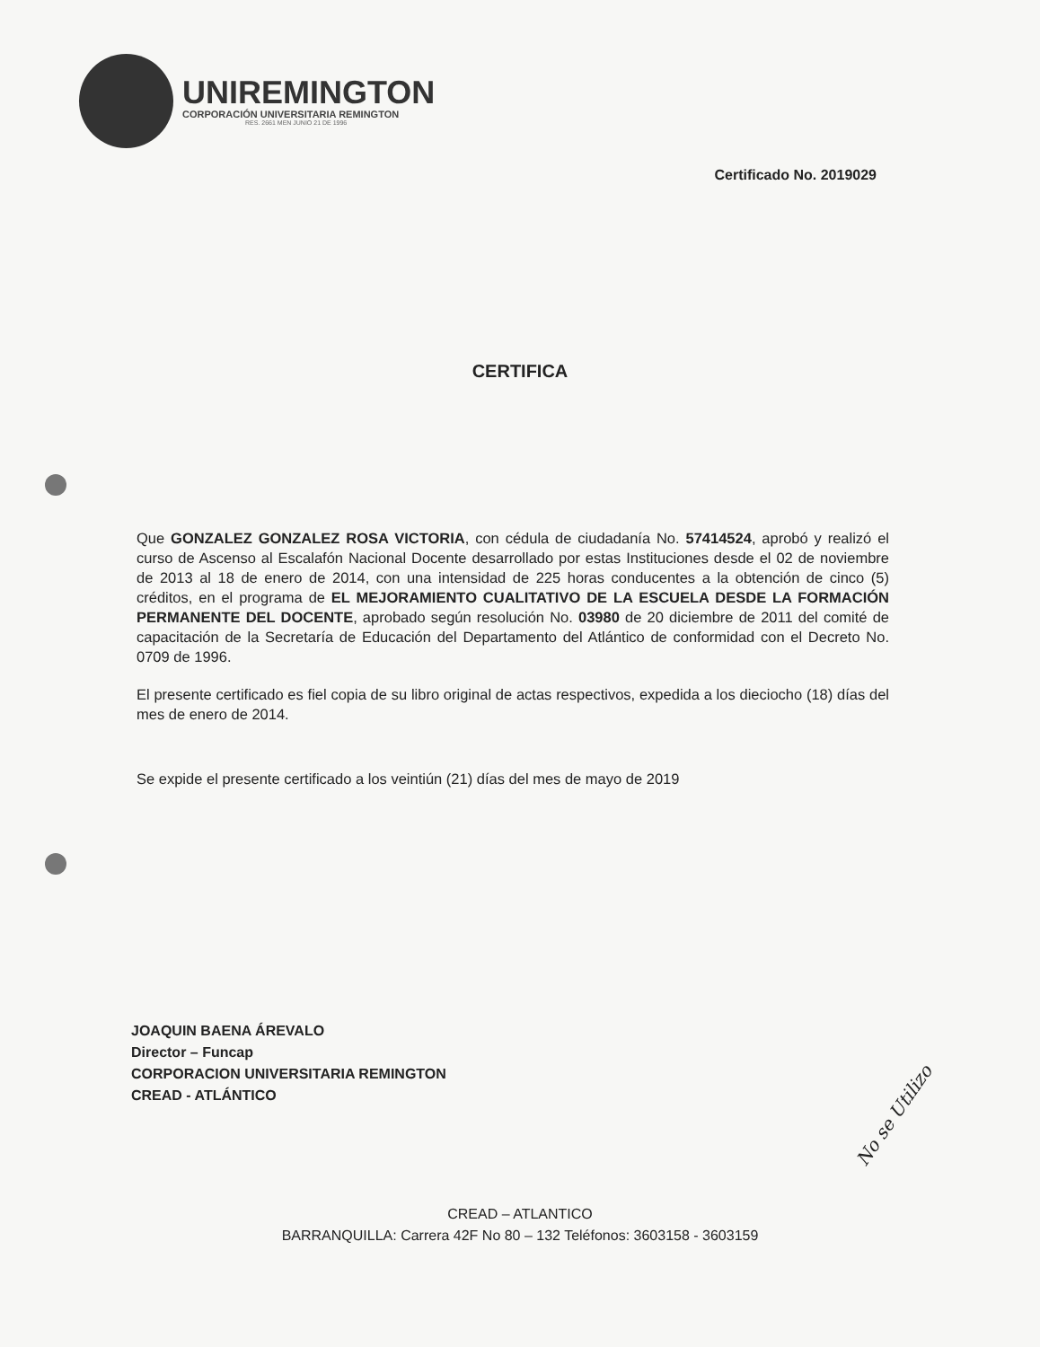UNIREMINGTON
CORPORACIÓN UNIVERSITARIA REMINGTON
RES. 2661 MEN JUNIO 21 DE 1996
Certificado No. 2019029
CERTIFICA
Que GONZALEZ GONZALEZ ROSA VICTORIA, con cédula de ciudadanía No. 57414524, aprobó y realizó el curso de Ascenso al Escalafón Nacional Docente desarrollado por estas Instituciones desde el 02 de noviembre de 2013 al 18 de enero de 2014, con una intensidad de 225 horas conducentes a la obtención de cinco (5) créditos, en el programa de EL MEJORAMIENTO CUALITATIVO DE LA ESCUELA DESDE LA FORMACIÓN PERMANENTE DEL DOCENTE, aprobado según resolución No. 03980 de 20 diciembre de 2011 del comité de capacitación de la Secretaría de Educación del Departamento del Atlántico de conformidad con el Decreto No. 0709 de 1996.
El presente certificado es fiel copia de su libro original de actas respectivos, expedida a los dieciocho (18) días del mes de enero de 2014.
Se expide el presente certificado a los veintiún (21) días del mes de mayo de 2019
JOAQUIN BAENA ÁREVALO
Director – Funcap
CORPORACION UNIVERSITARIA REMINGTON
CREAD - ATLÁNTICO
No se Utilizo
CREAD – ATLANTICO
BARRANQUILLA: Carrera 42F No 80 – 132 Teléfonos: 3603158 - 3603159